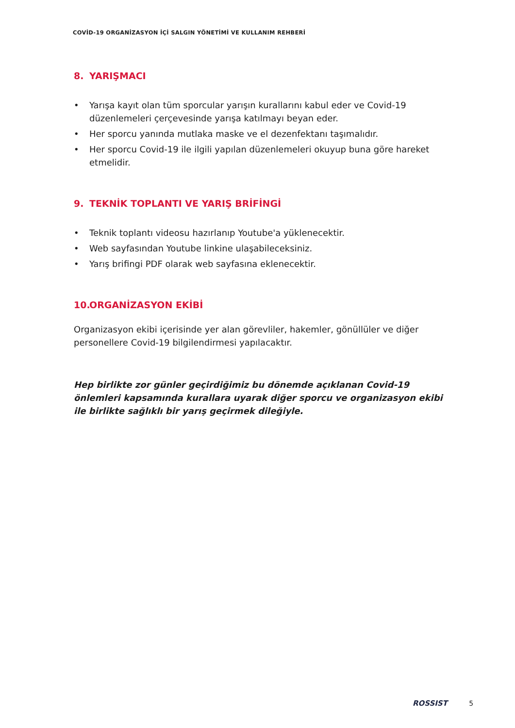COVİD-19 ORGANİZASYON İÇİ SALGIN YÖNETİMİ VE KULLANIM REHBERİ
8. YARIŞMACI
• Yarışa kayıt olan tüm sporcular yarışın kurallarını kabul eder ve Covid-19 düzenlemeleri çerçevesinde yarışa katılmayı beyan eder.
• Her sporcu yanında mutlaka maske ve el dezenfektanı taşımalıdır.
• Her sporcu Covid-19 ile ilgili yapılan düzenlemeleri okuyup buna göre hareket etmelidir.
9. TEKNİK TOPLANTI VE YARIŞ BRİFİNGİ
• Teknik toplantı videosu hazırlanıp Youtube'a yüklenecektir.
• Web sayfasından Youtube linkine ulaşabileceksiniz.
• Yarış brifingi PDF olarak web sayfasına eklenecektir.
10. ORGANİZASYON EKİBİ
Organizasyon ekibi içerisinde yer alan görevliler, hakemler, gönüllüler ve diğer personellere Covid-19 bilgilendirmesi yapılacaktır.
Hep birlikte zor günler geçirdiğimiz bu dönemde açıklanan Covid-19 önlemleri kapsamında kurallara uyarak diğer sporcu ve organizasyon ekibi ile birlikte sağlıklı bir yarış geçirmek dileğiyle.
ROSSIST 5